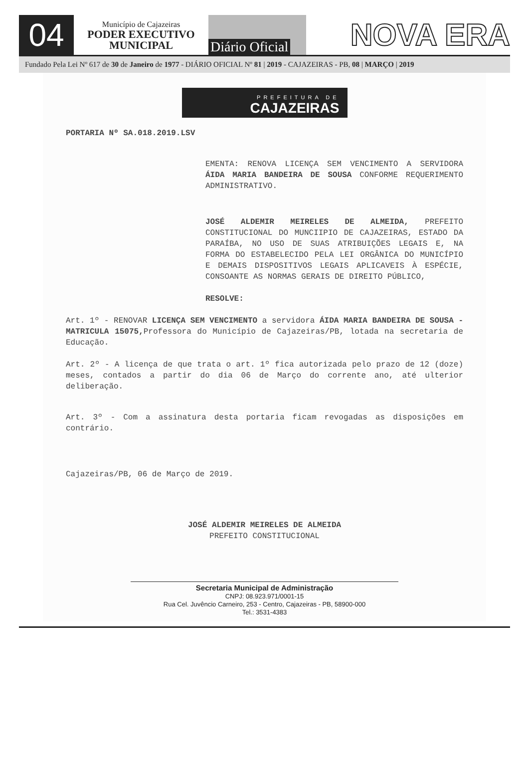04
Município de Cajazeiras
PODER EXECUTIVO
MUNICIPAL
Diário Oficial
NOVA ERA
Fundado Pela Lei Nº 617 de 30 de Janeiro de 1977 - DIÁRIO OFICIAL Nº 81 | 2019 - CAJAZEIRAS - PB, 08 | MARÇO | 2019
PREFEITURA DE
CAJAZEIRAS
PORTARIA Nº SA.018.2019.LSV
EMENTA: RENOVA LICENÇA SEM VENCIMENTO A SERVIDORA ÁIDA MARIA BANDEIRA DE SOUSA CONFORME REQUERIMENTO ADMINISTRATIVO.
JOSÉ ALDEMIR MEIRELES DE ALMEIDA, PREFEITO CONSTITUCIONAL DO MUNCIIPIO DE CAJAZEIRAS, ESTADO DA PARAÍBA, NO USO DE SUAS ATRIBUIÇÕES LEGAIS E, NA FORMA DO ESTABELECIDO PELA LEI ORGÂNICA DO MUNICÍPIO E DEMAIS DISPOSITIVOS LEGAIS APLICAVEIS À ESPÉCIE, CONSOANTE AS NORMAS GERAIS DE DIREITO PÚBLICO,
RESOLVE:
Art. 1º - RENOVAR LICENÇA SEM VENCIMENTO a servidora ÁIDA MARIA BANDEIRA DE SOUSA - MATRICULA 15075, Professora do Município de Cajazeiras/PB, lotada na secretaria de Educação.
Art. 2º - A licença de que trata o art. 1º fica autorizada pelo prazo de 12 (doze) meses, contados a partir do dia 06 de Março do corrente ano, até ulterior deliberação.
Art. 3º - Com a assinatura desta portaria ficam revogadas as disposições em contrário.
Cajazeiras/PB, 06 de Março de 2019.
JOSÉ ALDEMIR MEIRELES DE ALMEIDA
PREFEITO CONSTITUCIONAL
Secretaria Municipal de Administração
CNPJ: 08.923.971/0001-15
Rua Cel. Juvêncio Carneiro, 253 - Centro, Cajazeiras - PB, 58900-000
Tel.: 3531-4383